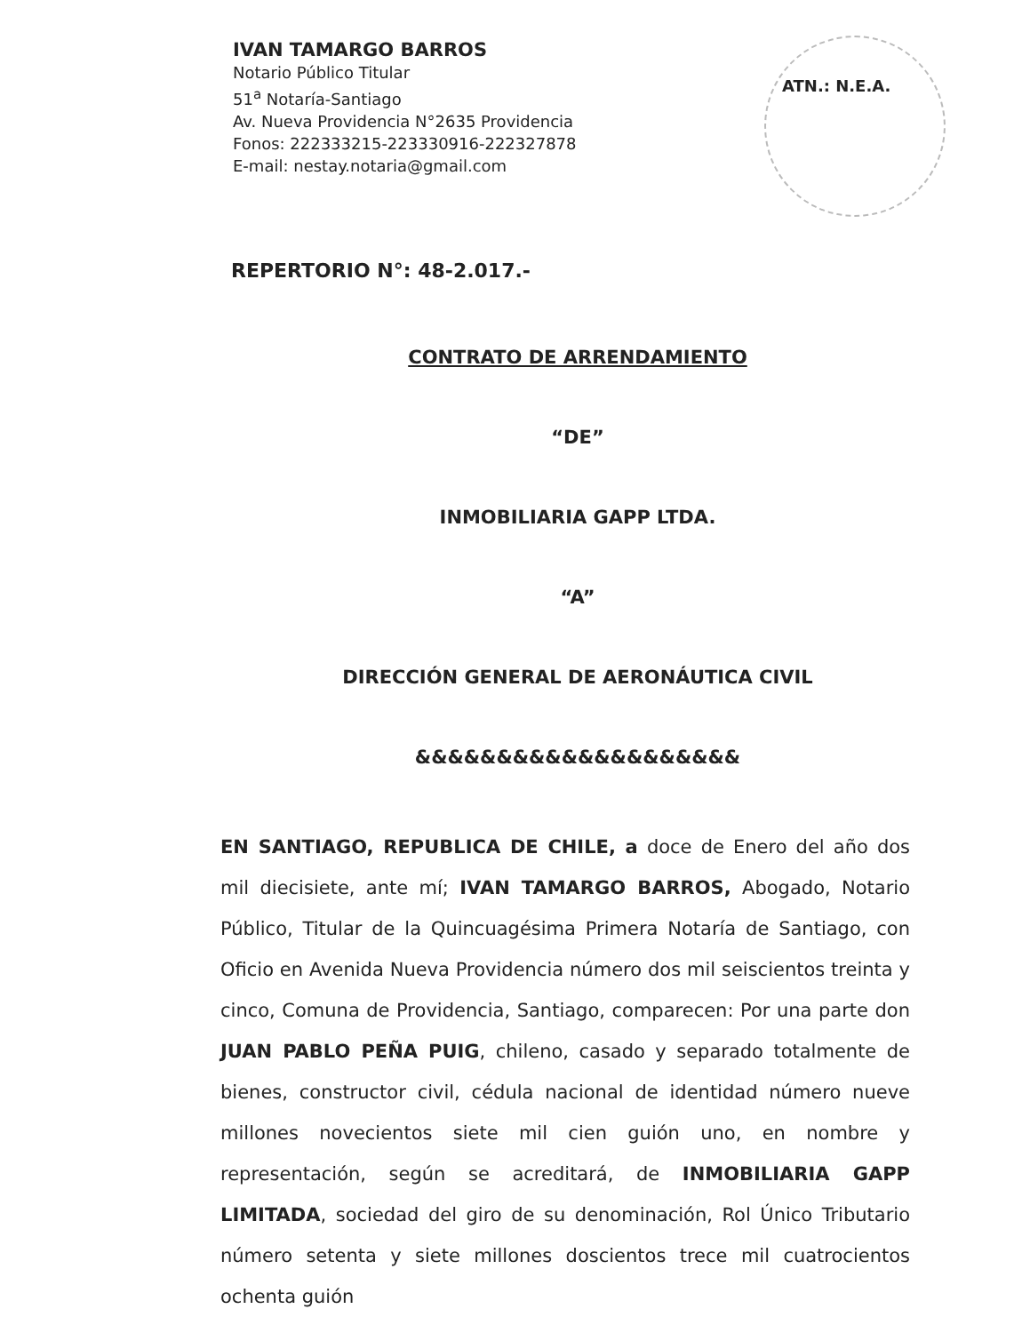IVAN TAMARGO BARROS
Notario Público Titular
51<sup>a</sup> Notaría-Santiago
Av. Nueva Providencia N°2635 Providencia
Fonos: 222333215-223330916-222327878
E-mail: nestay.notaria@gmail.com
ATN.: N.E.A.
REPERTORIO N°: 48-2.017.-
CONTRATO DE ARRENDAMIENTO
“DE”
INMOBILIARIA GAPP LTDA.
“A”
DIRECCIÓN GENERAL DE AERONÁUTICA CIVIL
&&&&&&&&&&&&&&&&&&&&
EN SANTIAGO, REPUBLICA DE CHILE, a doce de Enero del año dos mil diecisiete, ante mí; IVAN TAMARGO BARROS, Abogado, Notario Público, Titular de la Quincuagésima Primera Notaría de Santiago, con Oficio en Avenida Nueva Providencia número dos mil seiscientos treinta y cinco, Comuna de Providencia, Santiago, comparecen: Por una parte don JUAN PABLO PEÑA PUIG, chileno, casado y separado totalmente de bienes, constructor civil, cédula nacional de identidad número nueve millones novecientos siete mil cien guión uno, en nombre y representación, según se acreditará, de INMOBILIARIA GAPP LIMITADA, sociedad del giro de su denominación, Rol Único Tributario número setenta y siete millones doscientos trece mil cuatrocientos ochenta guión